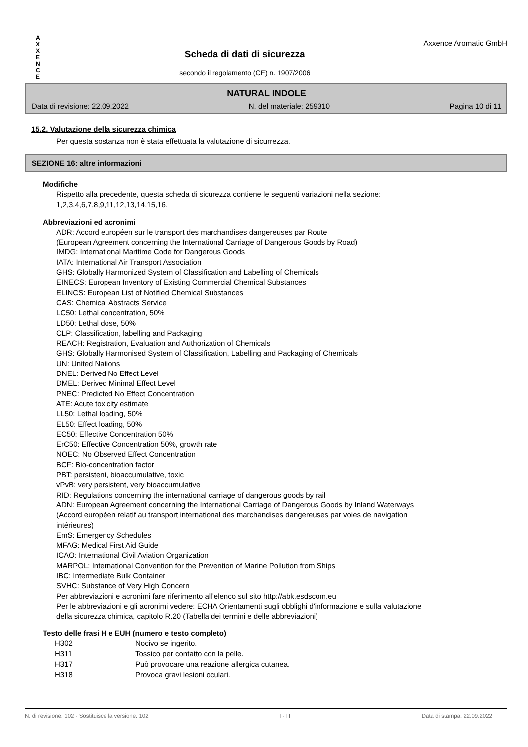A
X
X
E
N
C
E
Scheda di dati di sicurezza
secondo il regolamento (CE) n. 1907/2006
Axxence Aromatic GmbH
NATURAL INDOLE
Data di revisione: 22.09.2022 N. del materiale: 259310 Pagina 10 di 11
15.2. Valutazione della sicurezza chimica
Per questa sostanza non è stata effettuata la valutazione di sicurrezza.
SEZIONE 16: altre informazioni
Modifiche
Rispetto alla precedente, questa scheda di sicurezza contiene le seguenti variazioni nella sezione:
1,2,3,4,6,7,8,9,11,12,13,14,15,16.
Abbreviazioni ed acronimi
ADR: Accord européen sur le transport des marchandises dangereuses par Route
(European Agreement concerning the International Carriage of Dangerous Goods by Road)
IMDG: International Maritime Code for Dangerous Goods
IATA: International Air Transport Association
GHS: Globally Harmonized System of Classification and Labelling of Chemicals
EINECS: European Inventory of Existing Commercial Chemical Substances
ELINCS: European List of Notified Chemical Substances
CAS: Chemical Abstracts Service
LC50: Lethal concentration, 50%
LD50: Lethal dose, 50%
CLP: Classification, labelling and Packaging
REACH: Registration, Evaluation and Authorization of Chemicals
GHS: Globally Harmonised System of Classification, Labelling and Packaging of Chemicals
UN: United Nations
DNEL: Derived No Effect Level
DMEL: Derived Minimal Effect Level
PNEC: Predicted No Effect Concentration
ATE: Acute toxicity estimate
LL50: Lethal loading, 50%
EL50: Effect loading, 50%
EC50: Effective Concentration 50%
ErC50: Effective Concentration 50%, growth rate
NOEC: No Observed Effect Concentration
BCF: Bio-concentration factor
PBT: persistent, bioaccumulative, toxic
vPvB: very persistent, very bioaccumulative
RID: Regulations concerning the international carriage of dangerous goods by rail
ADN: European Agreement concerning the International Carriage of Dangerous Goods by Inland Waterways
(Accord européen relatif au transport international des marchandises dangereuses par voies de navigation
intérieures)
EmS: Emergency Schedules
MFAG: Medical First Aid Guide
ICAO: International Civil Aviation Organization
MARPOL: International Convention for the Prevention of Marine Pollution from Ships
IBC: Intermediate Bulk Container
SVHC: Substance of Very High Concern
Per abbreviazioni e acronimi fare riferimento all’elenco sul sito http://abk.esdscom.eu
Per le abbreviazioni e gli acronimi vedere: ECHA Orientamenti sugli obblighi d'informazione e sulla valutazione
della sicurezza chimica, capitolo R.20 (Tabella dei termini e delle abbreviazioni)
Testo delle frasi H e EUH (numero e testo completo)
| H302 | Nocivo se ingerito. |
| H311 | Tossico per contatto con la pelle. |
| H317 | Può provocare una reazione allergica cutanea. |
| H318 | Provoca gravi lesioni oculari. |
N. di revisione: 102 - Sostituisce la versione: 102 I - IT Data di stampa: 22.09.2022